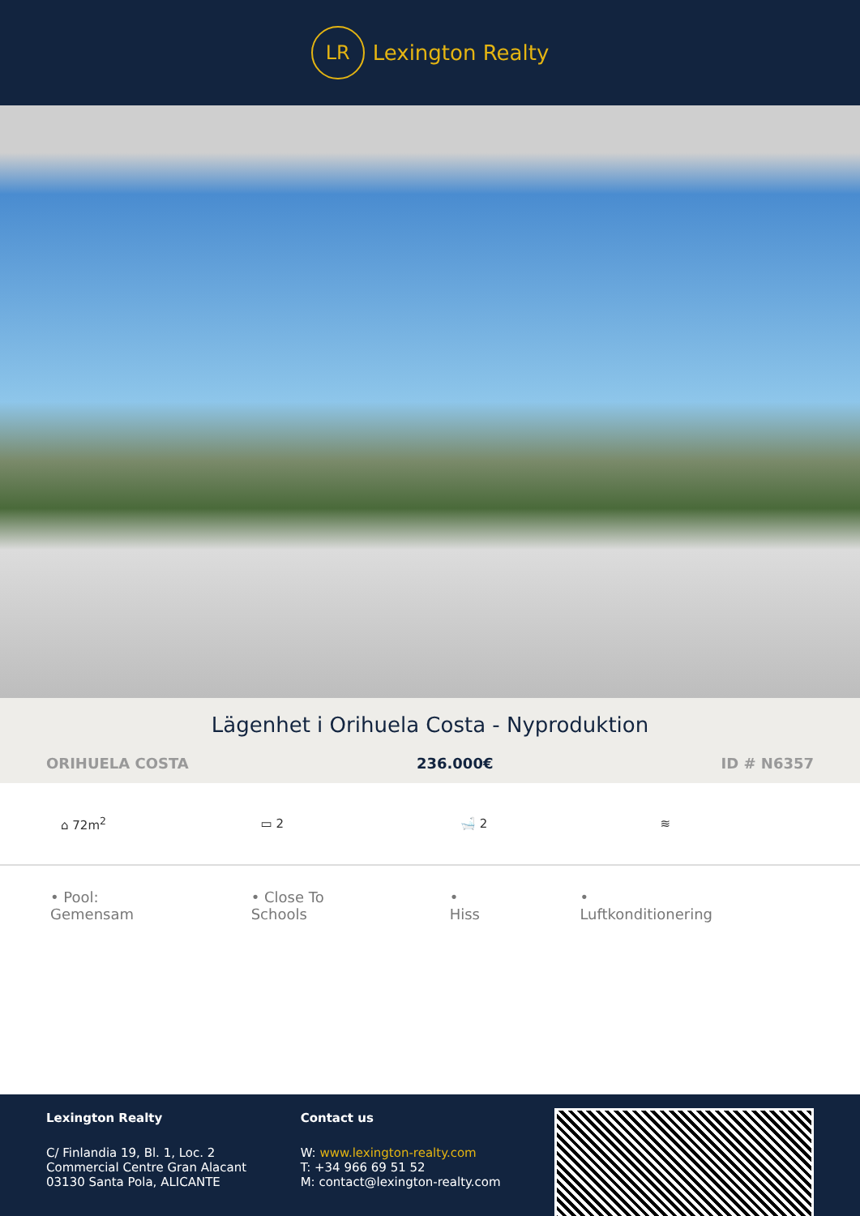LR
Lexington Realty
Lägenhet i Orihuela Costa - Nyproduktion
ORIHUELA COSTA 236.000€ ID # N6357
⌂ 72m<sup>2</sup> ▭ 2 🛁 2 ≋
• Pool: Gemensam • Close To Schools • Hiss • Luftkonditionering
Lexington Realty
C/ Finlandia 19, Bl. 1, Loc. 2
Commercial Centre Gran Alacant
03130 Santa Pola, ALICANTE
Contact us
W: www.lexington-realty.com
T: +34 966 69 51 52
M: contact@lexington-realty.com